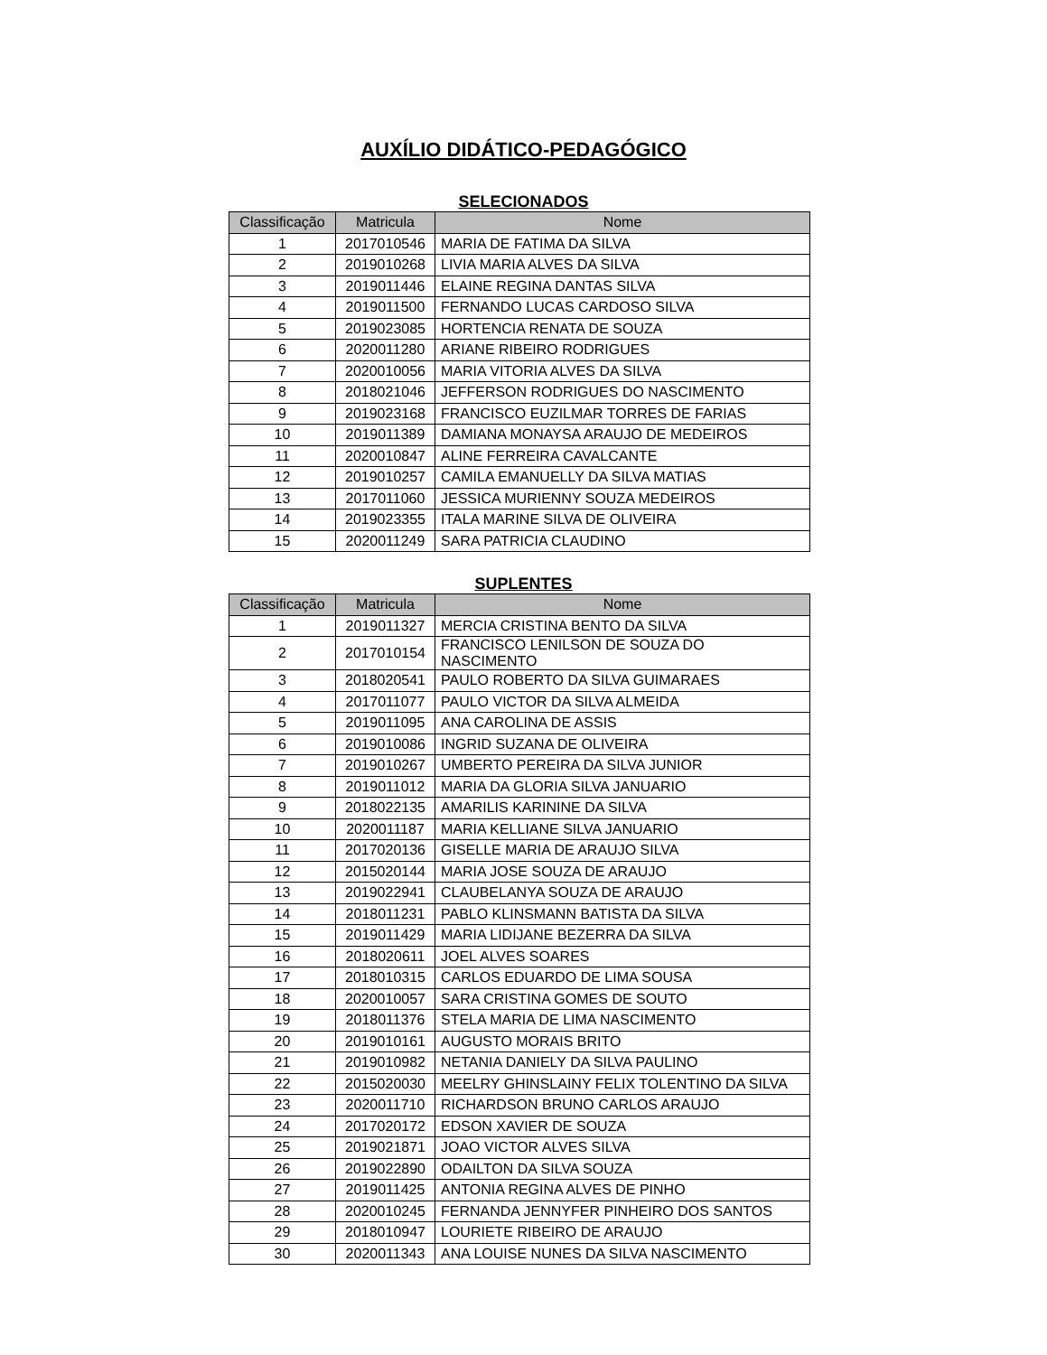AUXÍLIO DIDÁTICO-PEDAGÓGICO
SELECIONADOS
| Classificação | Matricula | Nome |
| --- | --- | --- |
| 1 | 2017010546 | MARIA DE FATIMA DA SILVA |
| 2 | 2019010268 | LIVIA MARIA ALVES DA SILVA |
| 3 | 2019011446 | ELAINE REGINA DANTAS SILVA |
| 4 | 2019011500 | FERNANDO LUCAS CARDOSO SILVA |
| 5 | 2019023085 | HORTENCIA RENATA DE SOUZA |
| 6 | 2020011280 | ARIANE RIBEIRO RODRIGUES |
| 7 | 2020010056 | MARIA VITORIA ALVES DA SILVA |
| 8 | 2018021046 | JEFFERSON RODRIGUES DO NASCIMENTO |
| 9 | 2019023168 | FRANCISCO EUZILMAR TORRES DE FARIAS |
| 10 | 2019011389 | DAMIANA MONAYSA ARAUJO DE MEDEIROS |
| 11 | 2020010847 | ALINE FERREIRA CAVALCANTE |
| 12 | 2019010257 | CAMILA EMANUELLY DA SILVA MATIAS |
| 13 | 2017011060 | JESSICA MURIENNY SOUZA MEDEIROS |
| 14 | 2019023355 | ITALA MARINE SILVA DE OLIVEIRA |
| 15 | 2020011249 | SARA PATRICIA CLAUDINO |
SUPLENTES
| Classificação | Matricula | Nome |
| --- | --- | --- |
| 1 | 2019011327 | MERCIA CRISTINA BENTO DA SILVA |
| 2 | 2017010154 | FRANCISCO LENILSON DE SOUZA DO NASCIMENTO |
| 3 | 2018020541 | PAULO ROBERTO DA SILVA GUIMARAES |
| 4 | 2017011077 | PAULO VICTOR DA SILVA ALMEIDA |
| 5 | 2019011095 | ANA CAROLINA DE ASSIS |
| 6 | 2019010086 | INGRID SUZANA DE OLIVEIRA |
| 7 | 2019010267 | UMBERTO PEREIRA DA SILVA JUNIOR |
| 8 | 2019011012 | MARIA DA GLORIA SILVA JANUARIO |
| 9 | 2018022135 | AMARILIS KARININE DA SILVA |
| 10 | 2020011187 | MARIA KELLIANE SILVA JANUARIO |
| 11 | 2017020136 | GISELLE MARIA DE ARAUJO SILVA |
| 12 | 2015020144 | MARIA JOSE SOUZA DE ARAUJO |
| 13 | 2019022941 | CLAUBELANYA SOUZA DE ARAUJO |
| 14 | 2018011231 | PABLO KLINSMANN BATISTA DA SILVA |
| 15 | 2019011429 | MARIA LIDIJANE BEZERRA DA SILVA |
| 16 | 2018020611 | JOEL ALVES SOARES |
| 17 | 2018010315 | CARLOS EDUARDO DE LIMA SOUSA |
| 18 | 2020010057 | SARA CRISTINA GOMES DE SOUTO |
| 19 | 2018011376 | STELA MARIA DE LIMA NASCIMENTO |
| 20 | 2019010161 | AUGUSTO MORAIS BRITO |
| 21 | 2019010982 | NETANIA DANIELY DA SILVA PAULINO |
| 22 | 2015020030 | MEELRY GHINSLAINY FELIX TOLENTINO DA SILVA |
| 23 | 2020011710 | RICHARDSON BRUNO CARLOS ARAUJO |
| 24 | 2017020172 | EDSON XAVIER DE SOUZA |
| 25 | 2019021871 | JOAO VICTOR ALVES SILVA |
| 26 | 2019022890 | ODAILTON DA SILVA SOUZA |
| 27 | 2019011425 | ANTONIA REGINA ALVES DE PINHO |
| 28 | 2020010245 | FERNANDA JENNYFER PINHEIRO DOS SANTOS |
| 29 | 2018010947 | LOURIETE RIBEIRO DE ARAUJO |
| 30 | 2020011343 | ANA LOUISE NUNES DA SILVA NASCIMENTO |